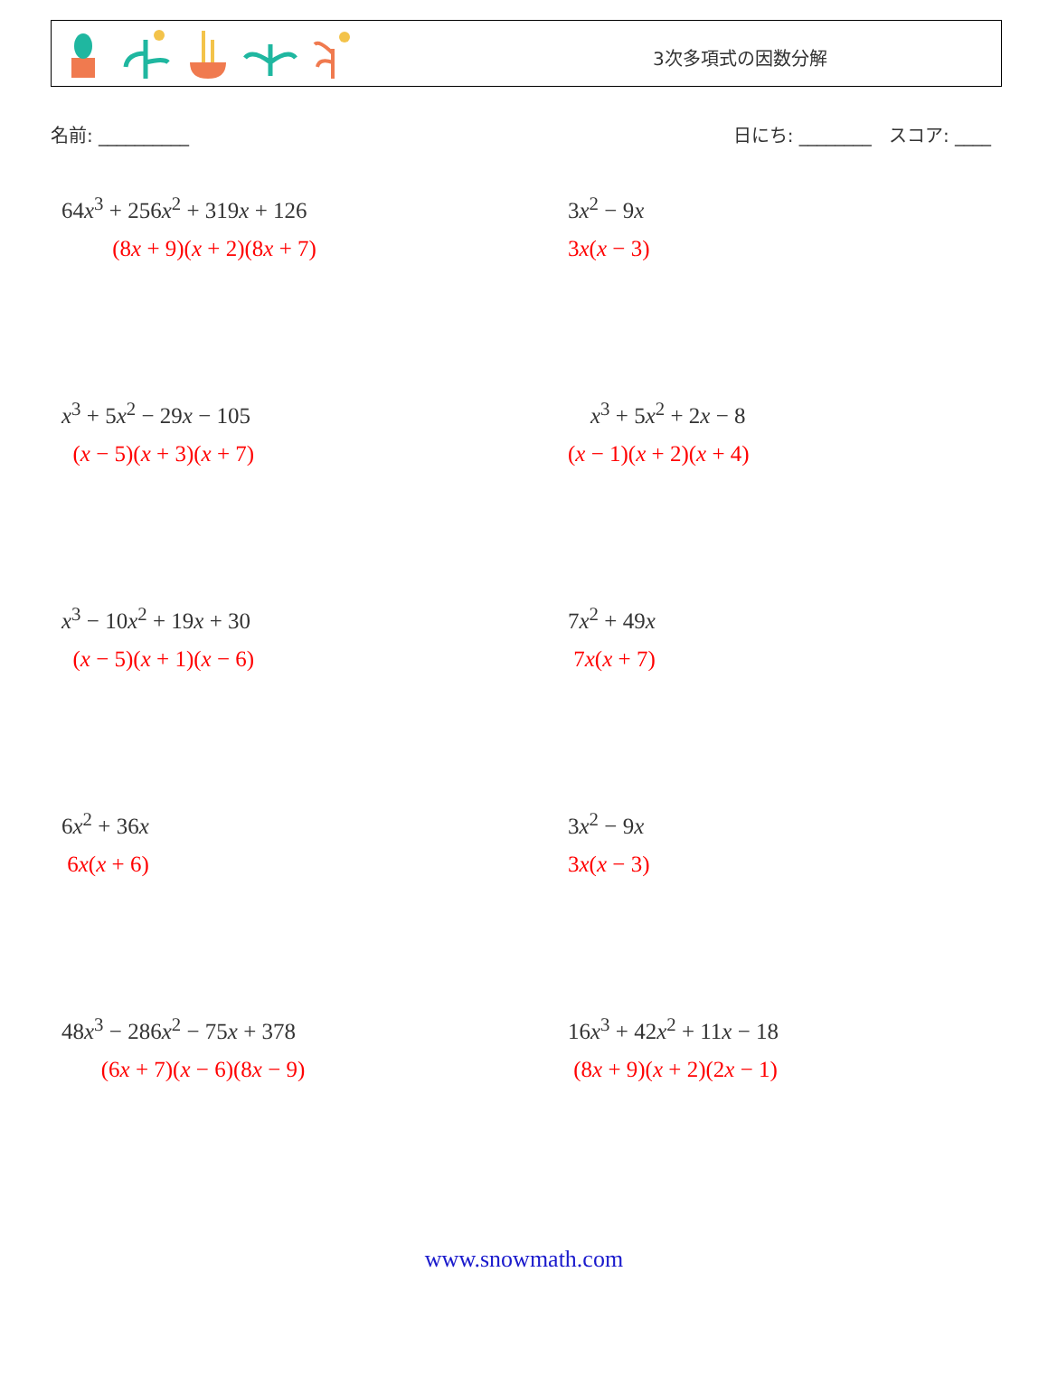3次多項式の因数分解
名前: __________ 日にち: ________ スコア: ____
64x<sup>3</sup> + 256x<sup>2</sup> + 319x + 126
(8x + 9)(x + 2)(8x + 7)
3x<sup>2</sup> − 9x
3x(x − 3)
x<sup>3</sup> + 5x<sup>2</sup> − 29x − 105
(x − 5)(x + 3)(x + 7)
x<sup>3</sup> + 5x<sup>2</sup> + 2x − 8
(x − 1)(x + 2)(x + 4)
x<sup>3</sup> − 10x<sup>2</sup> + 19x + 30
(x − 5)(x + 1)(x − 6)
7x<sup>2</sup> + 49x
7x(x + 7)
6x<sup>2</sup> + 36x
6x(x + 6)
3x<sup>2</sup> − 9x
3x(x − 3)
48x<sup>3</sup> − 286x<sup>2</sup> − 75x + 378
(6x + 7)(x − 6)(8x − 9)
16x<sup>3</sup> + 42x<sup>2</sup> + 11x − 18
(8x + 9)(x + 2)(2x − 1)
www.snowmath.com